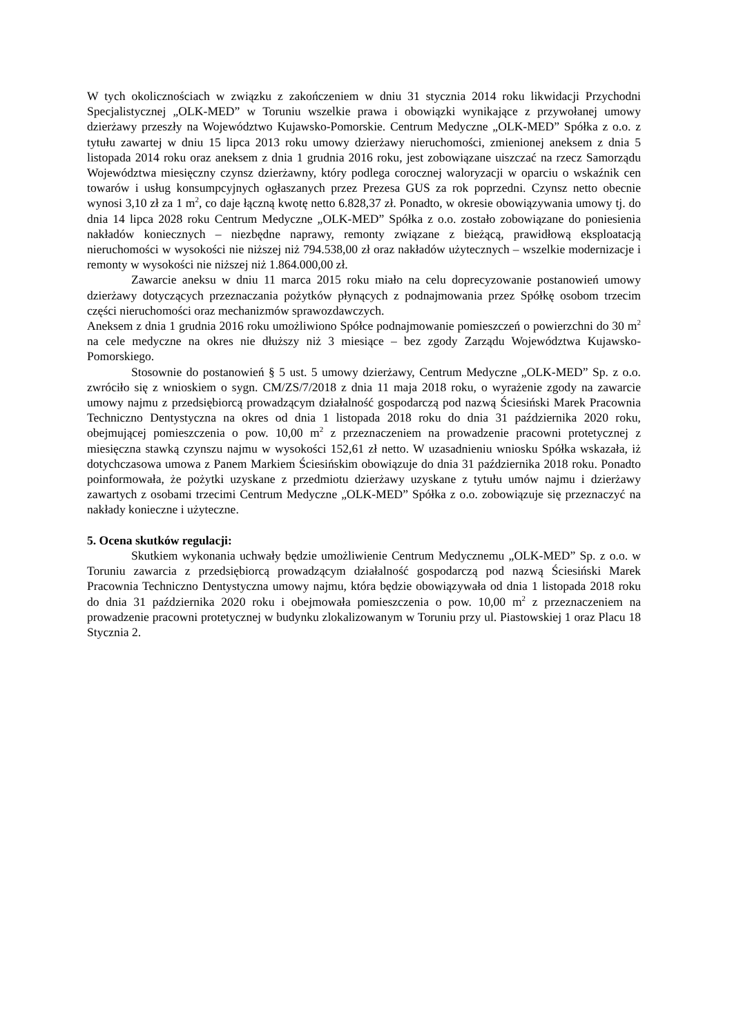W tych okolicznościach w związku z zakończeniem w dniu 31 stycznia 2014 roku likwidacji Przychodni Specjalistycznej „OLK-MED” w Toruniu wszelkie prawa i obowiązki wynikające z przywołanej umowy dzierżawy przeszły na Województwo Kujawsko-Pomorskie. Centrum Medyczne „OLK-MED” Spółka z o.o. z tytułu zawartej w dniu 15 lipca 2013 roku umowy dzierżawy nieruchomości, zmienionej aneksem z dnia 5 listopada 2014 roku oraz aneksem z dnia 1 grudnia 2016 roku, jest zobowiązane uiszczać na rzecz Samorządu Województwa miesięczny czynsz dzierżawny, który podlega corocznej waloryzacji w oparciu o wskaźnik cen towarów i usług konsumpcyjnych ogłaszanych przez Prezesa GUS za rok poprzedni. Czynsz netto obecnie wynosi 3,10 zł za 1 m<sup>2</sup>, co daje łączną kwotę netto 6.828,37 zł. Ponadto, w okresie obowiązywania umowy tj. do dnia 14 lipca 2028 roku Centrum Medyczne „OLK-MED” Spółka z o.o. zostało zobowiązane do poniesienia nakładów koniecznych – niezbędne naprawy, remonty związane z bieżącą, prawidłową eksploatacją nieruchomości w wysokości nie niższej niż 794.538,00 zł oraz nakładów użytecznych – wszelkie modernizacje i remonty w wysokości nie niższej niż 1.864.000,00 zł.
Zawarcie aneksu w dniu 11 marca 2015 roku miało na celu doprecyzowanie postanowień umowy dzierżawy dotyczących przeznaczania pożytków płynących z podnajmowania przez Spółkę osobom trzecim części nieruchomości oraz mechanizmów sprawozdawczych.
Aneksem z dnia 1 grudnia 2016 roku umożliwiono Spółce podnajmowanie pomieszczeń o powierzchni do 30 m<sup>2</sup> na cele medyczne na okres nie dłuższy niż 3 miesiące – bez zgody Zarządu Województwa Kujawsko-Pomorskiego.
Stosownie do postanowień § 5 ust. 5 umowy dzierżawy, Centrum Medyczne „OLK-MED” Sp. z o.o. zwróciło się z wnioskiem o sygn. CM/ZS/7/2018 z dnia 11 maja 2018 roku, o wyrażenie zgody na zawarcie umowy najmu z przedsiębiorcą prowadzącym działalność gospodarczą pod nazwą Ściesiński Marek Pracownia Techniczno Dentystyczna na okres od dnia 1 listopada 2018 roku do dnia 31 października 2020 roku, obejmującej pomieszczenia o pow. 10,00 m<sup>2</sup> z przeznaczeniem na prowadzenie pracowni protetycznej z miesięczna stawką czynszu najmu w wysokości 152,61 zł netto. W uzasadnieniu wniosku Spółka wskazała, iż dotychczasowa umowa z Panem Markiem Ściesińskim obowiązuje do dnia 31 października 2018 roku. Ponadto poinformowała, że pożytki uzyskane z przedmiotu dzierżawy uzyskane z tytułu umów najmu i dzierżawy zawartych z osobami trzecimi Centrum Medyczne „OLK-MED” Spółka z o.o. zobowiązuje się przeznaczyć na nakłady konieczne i użyteczne.
5. Ocena skutków regulacji:
Skutkiem wykonania uchwały będzie umożliwienie Centrum Medycznemu „OLK-MED” Sp. z o.o. w Toruniu zawarcia z przedsiębiorcą prowadzącym działalność gospodarczą pod nazwą Ściesiński Marek Pracownia Techniczno Dentystyczna umowy najmu, która będzie obowiązywała od dnia 1 listopada 2018 roku do dnia 31 października 2020 roku i obejmowała pomieszczenia o pow. 10,00 m<sup>2</sup> z przeznaczeniem na prowadzenie pracowni protetycznej w budynku zlokalizowanym w Toruniu przy ul. Piastowskiej 1 oraz Placu 18 Stycznia 2.